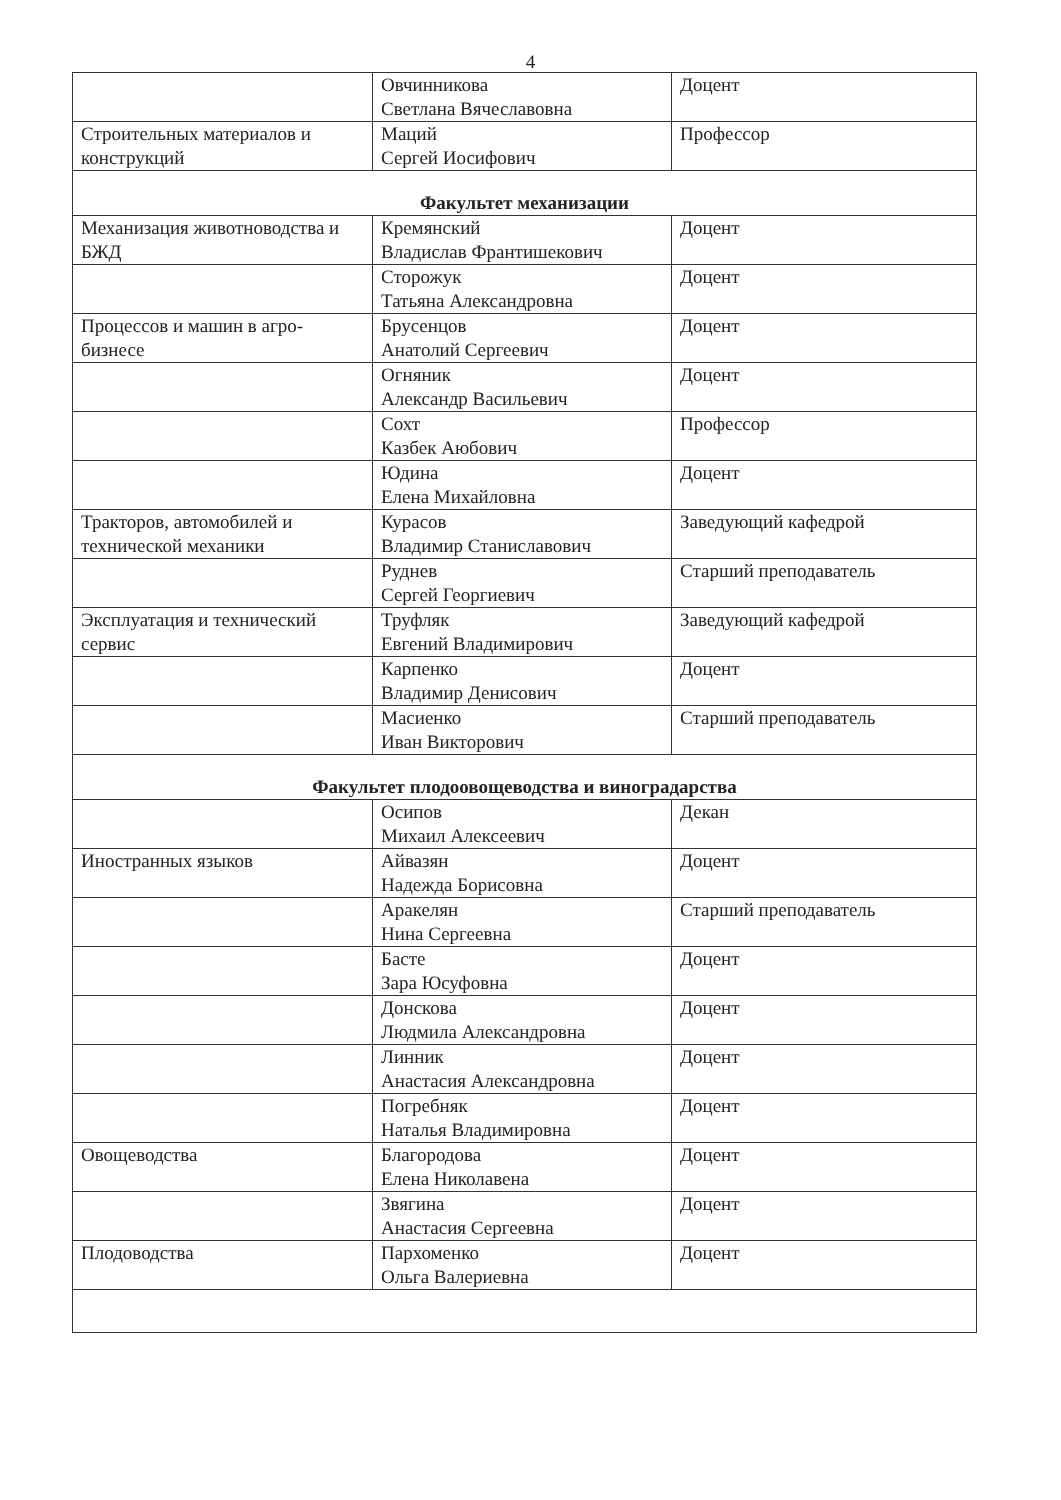4
| | Овчинникова Светлана Вячеславовна | Доцент |
| Строительных материалов и конструкций | Маций Сергей Иосифович | Профессор |
| Факультет механизации | | |
| Механизация животноводства и БЖД | Кремянский Владислав Франтишекович | Доцент |
| | Сторожук Татьяна Александровна | Доцент |
| Процессов и машин в агро-бизнесе | Брусенцов Анатолий Сергеевич | Доцент |
| | Огняник Александр Васильевич | Доцент |
| | Сохт Казбек Аюбович | Профессор |
| | Юдина Елена Михайловна | Доцент |
| Тракторов, автомобилей и технической механики | Курасов Владимир Станиславович | Заведующий кафедрой |
| | Руднев Сергей Георгиевич | Старший преподаватель |
| Эксплуатация и технический сервис | Труфляк Евгений Владимирович | Заведующий кафедрой |
| | Карпенко Владимир Денисович | Доцент |
| | Масиенко Иван Викторович | Старший преподаватель |
| Факультет плодоовощеводства и виноградарства | | |
| | Осипов Михаил Алексеевич | Декан |
| Иностранных языков | Айвазян Надежда Борисовна | Доцент |
| | Аракелян Нина Сергеевна | Старший преподаватель |
| | Басте Зара Юсуфовна | Доцент |
| | Донскова Людмила Александровна | Доцент |
| | Линник Анастасия Александровна | Доцент |
| | Погребняк Наталья Владимировна | Доцент |
| Овощеводства | Благородова Елена Николавена | Доцент |
| | Звягина Анастасия Сергеевна | Доцент |
| Плодоводства | Пархоменко Ольга Валериевна | Доцент |